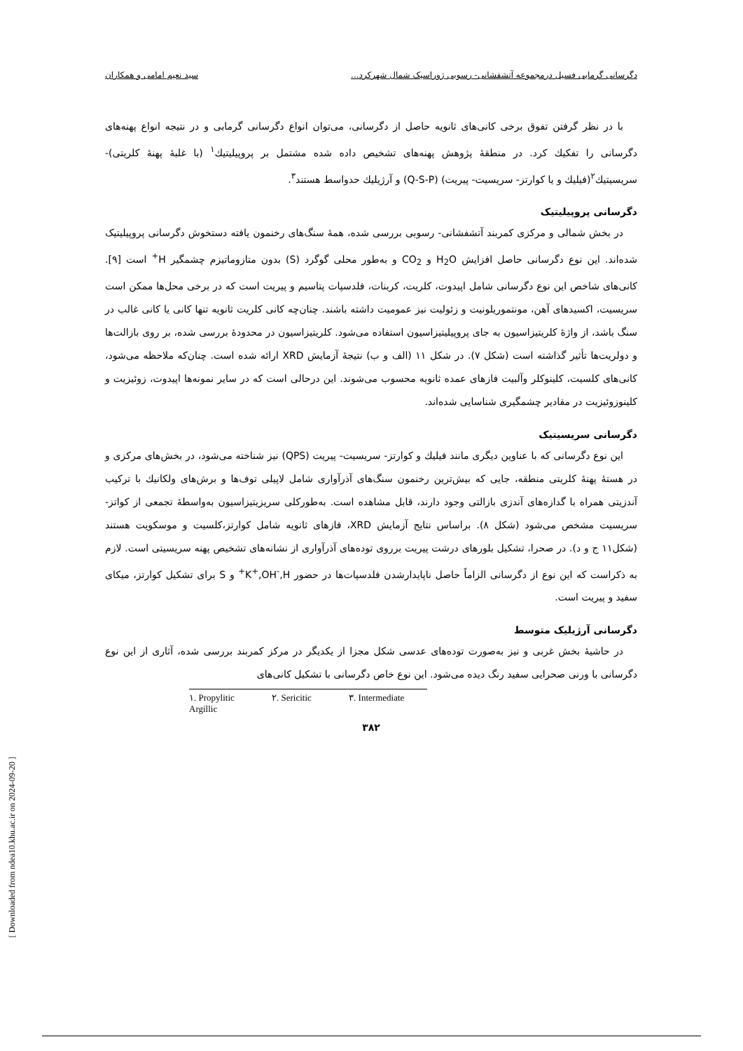دگرسانی گرمابی فسیل درمجموعه آتشفشانی- رسوبی ژوراسیک شمال شهرکرد... سید نعیم امامی و همکاران
با در نظر گرفتن تفوق برخی کانی‌های ثانویه حاصل از دگرسانی، می‌توان انواع دگرسانی گرمابی و در نتیجه انواع پهنه‌های دگرسانی را تفکیك کرد. در منطقهٔ پژوهش پهنه‌های تشخیص داده شده مشتمل بر پروپیلیتیك<sup>۱</sup> (با غلبهٔ پهنهٔ کلریتی)- سریسیتیك<sup>۲</sup>(فیلیك و یا کوارتز- سریسیت- پیریت) (Q-S-P) و آرژیلیك حدواسط هستند<sup>۳</sup>.
دگرسانی پروپیلیتیک
در بخش شمالی و مرکزی کمربند آتشفشانی- رسوبی بررسی شده، همهٔ سنگ‌های رخنمون یافته دستخوش دگرسانی پروپیلیتیک شده‌اند. این نوع دگرسانی حاصل افزایش H<sub>2</sub>O و CO<sub>2</sub> و به‌طور محلی گوگرد (S) بدون متازوماتیزم چشمگیر H<sup>+</sup> است [۹]. کانی‌های شاخص این نوع دگرسانی شامل اپیدوت، کلریت، کربنات، فلدسپات پتاسیم و پیریت است که در برخی محل‌ها ممکن است سریسیت، اکسیدهای آهن، مونتموریلونیت و زئولیت نیز عمومیت داشته باشند. چنان‌چه کانی کلریت ثانویه تنها کانی یا کانی غالب در سنگ باشد، از واژهٔ کلریتیزاسیون به جای پروپیلیتیزاسیون استفاده می‌شود. کلریتیزاسیون در محدودهٔ بررسی شده، بر روی بازالت‌ها و دولریت‌ها تأثیر گذاشته است (شکل ۷). در شکل ۱۱ (الف و ب) نتیجهٔ آزمایش XRD ارائه شده است. چنان‌که ملاحظه می‌شود، کانی‌های کلسیت، کلینوکلر وآلبیت فازهای عمده ثانویه محسوب می‌شوند. این درحالی است که در سایر نمونه‌ها اپیدوت، زوئیزیت و کلینوزوئیزیت در مقادیر چشمگیری شناسایی شده‌اند.
دگرسانی سریسیتیک
این نوع دگرسانی که با عناوین دیگری مانند فیلیك و کوارتز- سریسیت- پیریت (QPS) نیز شناخته می‌شود، در بخش‌های مرکزی و در هستهٔ پهنهٔ کلریتی منطقه، جایی که بیش‌ترین رخنمون سنگ‌های آذرآواری شامل لاپیلی توف‌ها و برش‌های ولکانیك با ترکیب آندزیتی همراه با گدازه‌های آندزی بازالتی وجود دارند، قابل مشاهده است. به‌طورکلی سریزیتیزاسیون به‌واسطهٔ تجمعی از کواتز- سریسیت مشخص می‌شود (شکل ۸). براساس نتایج آزمایش XRD، فازهای ثانویه شامل کوارتز،کلسیت و موسکویت هستند (شکل۱۱ ج و د). در صحرا، تشکیل بلورهای درشت پیریت برروی توده‌های آذرآواری از نشانه‌های تشخیص پهنه سریسیتی است. لازم به ذکراست که این نوع از دگرسانی الزاماً حاصل ناپایدارشدن فلدسپات‌ها در حضور K<sup>+</sup>,OH<sup>-</sup>,H<sup>+</sup> و S برای تشکیل کوارتز، میکای سفید و پیریت است.
دگرسانی آرژیلیک متوسط
در حاشیهٔ بخش غربی و نیز به‌صورت توده‌های عدسی شکل مجزا از یکدیگر در مرکز کمربند بررسی شده، آثاری از این نوع دگرسانی با ورنی صحرایی سفید رنگ دیده می‌شود. این نوع خاص دگرسانی با تشکیل کانی‌های
۱. Propylitic ۲. Sericitic ۳. Intermediate Argillic
۳۸۲
[ Downloaded from ndea10.khu.ac.ir on 2024-09-20 ]